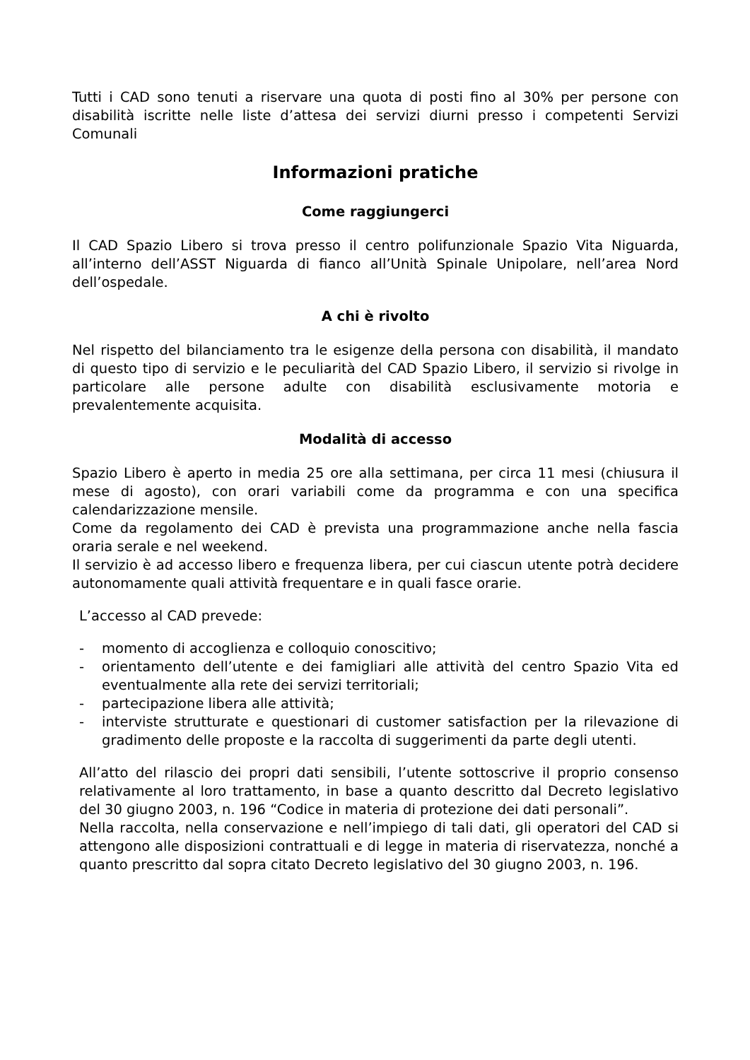Tutti i CAD sono tenuti a riservare una quota di posti fino al 30% per persone con disabilità iscritte nelle liste d’attesa dei servizi diurni presso i competenti Servizi Comunali
Informazioni pratiche
Come raggiungerci
Il CAD Spazio Libero si trova presso il centro polifunzionale Spazio Vita Niguarda, all’interno dell’ASST Niguarda di fianco all’Unità Spinale Unipolare, nell’area Nord dell’ospedale.
A chi è rivolto
Nel rispetto del bilanciamento tra le esigenze della persona con disabilità, il mandato di questo tipo di servizio e le peculiarità del CAD Spazio Libero, il servizio si rivolge in particolare alle persone adulte con disabilità esclusivamente motoria e prevalentemente acquisita.
Modalità di accesso
Spazio Libero è aperto in media 25 ore alla settimana, per circa 11 mesi (chiusura il mese di agosto), con orari variabili come da programma e con una specifica calendarizzazione mensile.
Come da regolamento dei CAD è prevista una programmazione anche nella fascia oraria serale e nel weekend.
Il servizio è ad accesso libero e frequenza libera, per cui ciascun utente potrà decidere autonomamente quali attività frequentare e in quali fasce orarie.
L’accesso al CAD prevede:
- momento di accoglienza e colloquio conoscitivo;
- orientamento dell’utente e dei famigliari alle attività del centro Spazio Vita ed eventualmente alla rete dei servizi territoriali;
- partecipazione libera alle attività;
- interviste strutturate e questionari di customer satisfaction per la rilevazione di gradimento delle proposte e la raccolta di suggerimenti da parte degli utenti.
All’atto del rilascio dei propri dati sensibili, l’utente sottoscrive il proprio consenso relativamente al loro trattamento, in base a quanto descritto dal Decreto legislativo del 30 giugno 2003, n. 196 “Codice in materia di protezione dei dati personali”.
Nella raccolta, nella conservazione e nell’impiego di tali dati, gli operatori del CAD si attengono alle disposizioni contrattuali e di legge in materia di riservatezza, nonché a quanto prescritto dal sopra citato Decreto legislativo del 30 giugno 2003, n. 196.